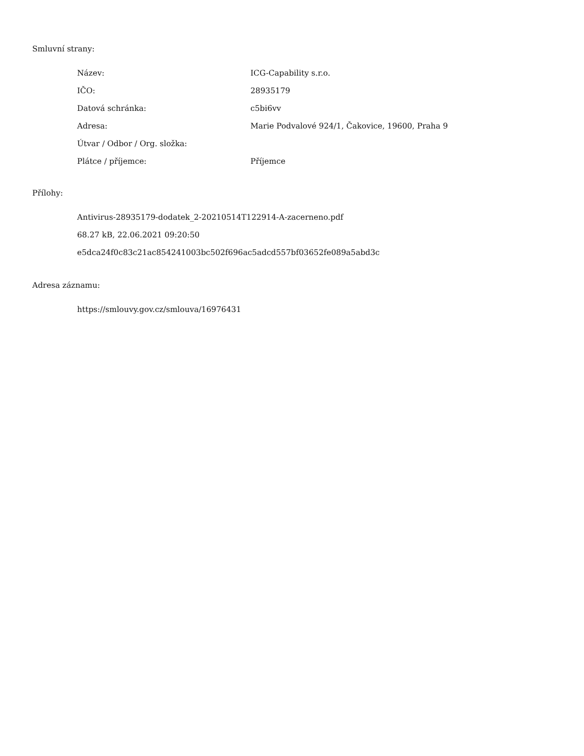Smluvní strany:
| Název: | ICG-Capability s.r.o. |
| IČO: | 28935179 |
| Datová schránka: | c5bi6vv |
| Adresa: | Marie Podvalové 924/1, Čakovice, 19600, Praha 9 |
| Útvar / Odbor / Org. složka: | |
| Plátce / příjemce: | Příjemce |
Přílohy:
Antivirus-28935179-dodatek_2-20210514T122914-A-zacerneno.pdf
68.27 kB, 22.06.2021 09:20:50
e5dca24f0c83c21ac854241003bc502f696ac5adcd557bf03652fe089a5abd3c
Adresa záznamu:
https://smlouvy.gov.cz/smlouva/16976431